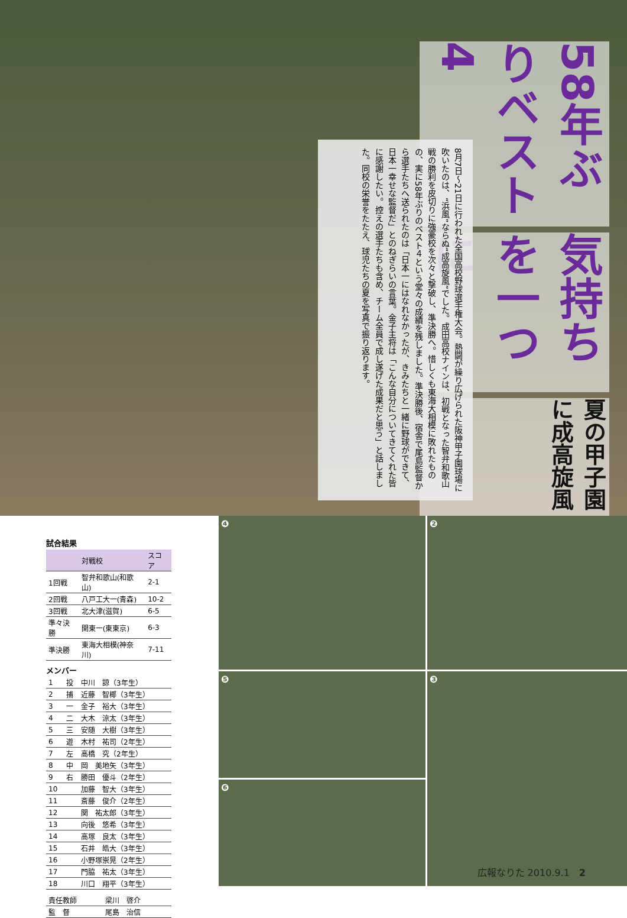夏の甲子園に成高旋風
気持ちを一つに
58年ぶりベスト4
8月7日〜21日に行われた全国高校野球選手権大会。熱闘が繰り広げられた阪神甲子園球場に吹いたのは、“浜風”ならぬ“成高旋風”でした。成田高校ナインは、初戦となった智弁和歌山戦の勝利を皮切りに強豪校を次々と撃破し、準決勝へ。惜しくも東海大相模に敗れたものの、実に58年ぶりのベスト４という堂々の成績を残しました。準決勝後、宿舎で尾島監督から選手たちへ送られたのは「日本一にはなれなかったが、きみたちと一緒に野球ができて、日本一幸せな監督だ」とのねぎらいの言葉。金子主将は「こんな自分についてきてくれた皆に感謝したい。控えの選手たちも含め、チーム全員で成し遂げた成果だと思う」と話しました。同校の栄誉をたたえ、球児たちの夏を写真で振り返ります。
試合結果
| | 対戦校 | スコア |
| --- | --- | --- |
| 1回戦 | 智弁和歌山(和歌山) | 2-1 |
| 2回戦 | 八戸工大一(青森) | 10-2 |
| 3回戦 | 北大津(滋賀) | 6-5 |
| 準々決勝 | 関東一(東東京) | 6-3 |
| 準決勝 | 東海大相模(神奈川) | 7-11 |
メンバー
| 1 | 投 | 中川 諒（3年生） |
| 2 | 捕 | 近藤 智椰（3年生） |
| 3 | 一 | 金子 裕大（3年生） |
| 4 | 二 | 大木 涼太（3年生） |
| 5 | 三 | 安随 大樹（3年生） |
| 6 | 遊 | 木村 祐司（2年生） |
| 7 | 左 | 高橋 究（2年生） |
| 8 | 中 | 岡 美地矢（3年生） |
| 9 | 右 | 勝田 優斗（2年生） |
| 10 | | 加藤 智大（3年生） |
| 11 | | 斎藤 俊介（2年生） |
| 12 | | 関 祐太郎（3年生） |
| 13 | | 向後 悠希（3年生） |
| 14 | | 高塚 良太（3年生） |
| 15 | | 石井 皓大（3年生） |
| 16 | | 小野塚崇晃（2年生） |
| 17 | | 門脇 祐太（3年生） |
| 18 | | 川口 翔平（3年生） |
| 責任教師 | 梁川 啓介 |
| 監 督 | 尾島 治信 |
❹
❷
❺
❸
❻
広報なりた 2010.9.1　2